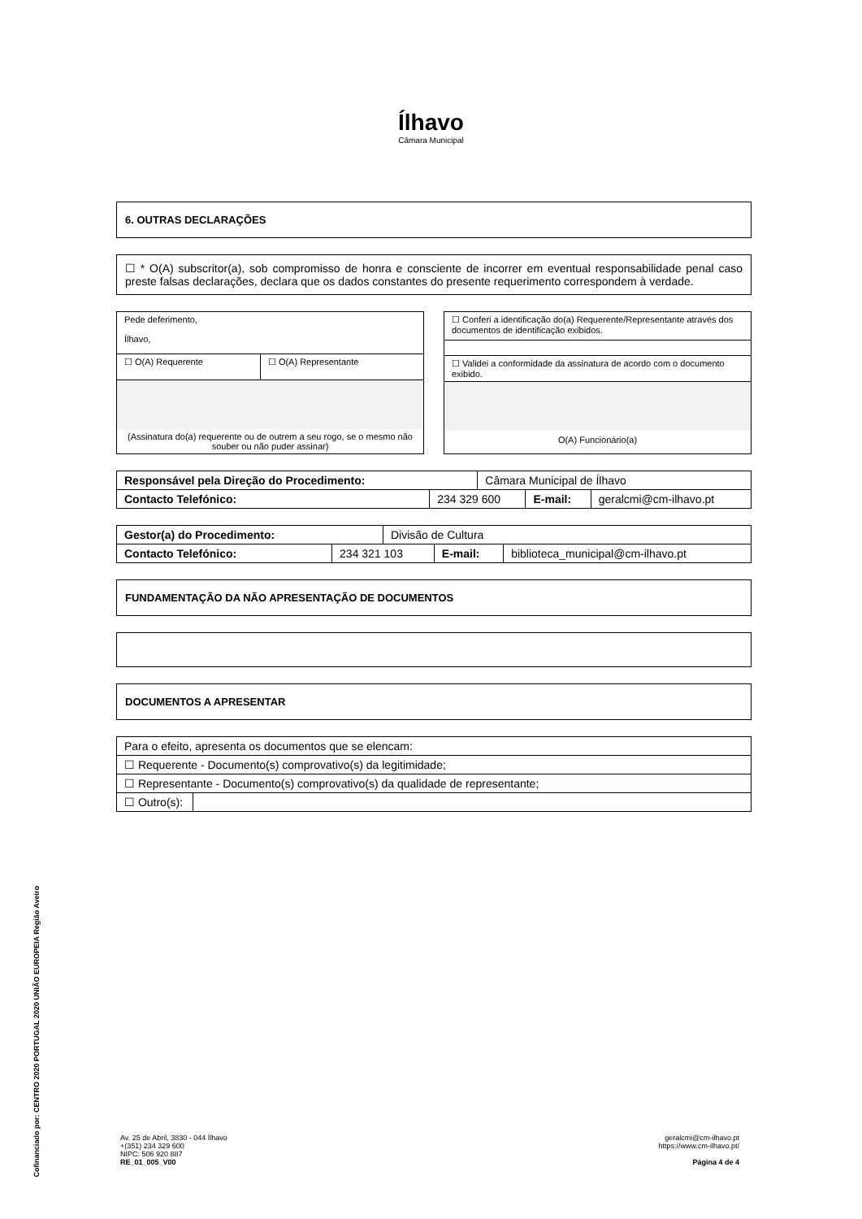Ílhavo
Câmara Municipal
6. OUTRAS DECLARAÇÕES
☐ * O(A) subscritor(a), sob compromisso de honra e consciente de incorrer em eventual responsabilidade penal caso preste falsas declarações, declara que os dados constantes do presente requerimento correspondem à verdade.
| Pede deferimento, Ílhavo, | |
| ☐ O(A) Requerente | ☐ O(A) Representante |
| (Assinatura do(a) requerente ou de outrem a seu rogo, se o mesmo não souber ou não puder assinar) | |
| ☐ Conferi a identificação do(a) Requerente/Representante através dos documentos de identificação exibidos. |
| ☐ Validei a conformidade da assinatura de acordo com o documento exibido. |
| O(A) Funcionário(a) |
| Responsável pela Direção do Procedimento: | | Câmara Municipal de Ílhavo | | |
| Contacto Telefónico: | 234 329 600 | | E-mail: | geralcmi@cm-ilhavo.pt |
| Gestor(a) do Procedimento: | | Divisão de Cultura | | |
| Contacto Telefónico: | 234 321 103 | | E-mail: | biblioteca_municipal@cm-ilhavo.pt |
FUNDAMENTAÇÃO DA NÃO APRESENTAÇÃO DE DOCUMENTOS
DOCUMENTOS A APRESENTAR
| Para o efeito, apresenta os documentos que se elencam: | |
| ☐ Requerente - Documento(s) comprovativo(s) da legitimidade; | |
| ☐ Representante - Documento(s) comprovativo(s) da qualidade de representante; | |
| ☐ Outro(s): | |
Cofinanciado por: CENTRO 2020 PORTUGAL 2020 UNIÃO EUROPEIA Região Aveiro
Av. 25 de Abril, 3830 - 044 Ílhavo
+(351) 234 329 600
NIPC: 506 920 887
RE_01_005_V00
geralcmi@cm-ilhavo.pt
https://www.cm-ilhavo.pt/
Página 4 de 4